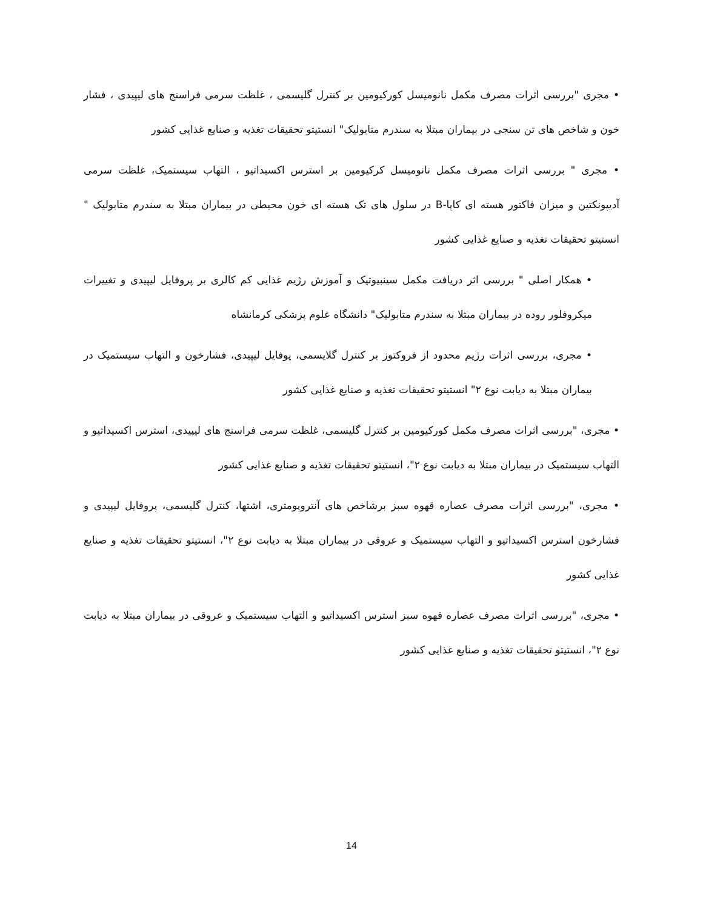• مجری "بررسی اثرات مصرف مکمل نانومیسل کورکیومین بر کنترل گلیسمی ، غلظت سرمی فراسنج های لیپیدی ، فشار خون و شاخص های تن سنجی در بیماران مبتلا به سندرم متابولیک" انستیتو تحقیقات تغذیه و صنایع غذایی کشور
• مجری " بررسی اثرات مصرف مکمل نانومیسل کرکیومین بر استرس اکسیداتیو ، التهاب سیستمیک، غلظت سرمی آدیپونکتین و میزان فاکتور هسته ای کاپا-B در سلول های تک هسته ای خون محیطی در بیماران مبتلا به سندرم متابولیک " انستیتو تحقیقات تغذیه و صنایع غذایی کشور
• همکار اصلی " بررسی اثر دریافت مکمل سینبیوتیک و آموزش رژیم غذایی کم کالری بر پروفایل لیپیدی و تغییرات میکروفلور روده در بیماران مبتلا به سندرم متابولیک" دانشگاه علوم پزشکی کرمانشاه
• مجری، بررسی اثرات رژیم محدود از فروکتوز بر کنترل گلایسمی، پوفایل لیپیدی، فشارخون و التهاب سیستمیک در بیماران مبتلا به دیابت نوع ۲" انستیتو تحقیقات تغذیه و صنایع غذایی کشور
• مجری، "بررسی اثرات مصرف مکمل کورکیومین بر کنترل گلیسمی، غلظت سرمی فراسنج های لیپیدی، استرس اکسیداتیو و التهاب سیستمیک در بیماران مبتلا به دیابت نوع ۲"، انستیتو تحقیقات تغذیه و صنایع غذایی کشور
• مجری، "بررسی اثرات مصرف عصاره قهوه سبز برشاخص های آنتروپومتری، اشتها، کنترل گلیسمی، پروفایل لیپیدی و فشارخون استرس اکسیداتیو و التهاب سیستمیک و عروقی در بیماران مبتلا به دیابت نوع ۲"، انستیتو تحقیقات تغذیه و صنایع غذایی کشور
• مجری، "بررسی اثرات مصرف عصاره قهوه سبز استرس اکسیداتیو و التهاب سیستمیک و عروقی در بیماران مبتلا به دیابت نوع ۲"، انستیتو تحقیقات تغذیه و صنایع غذایی کشور
14